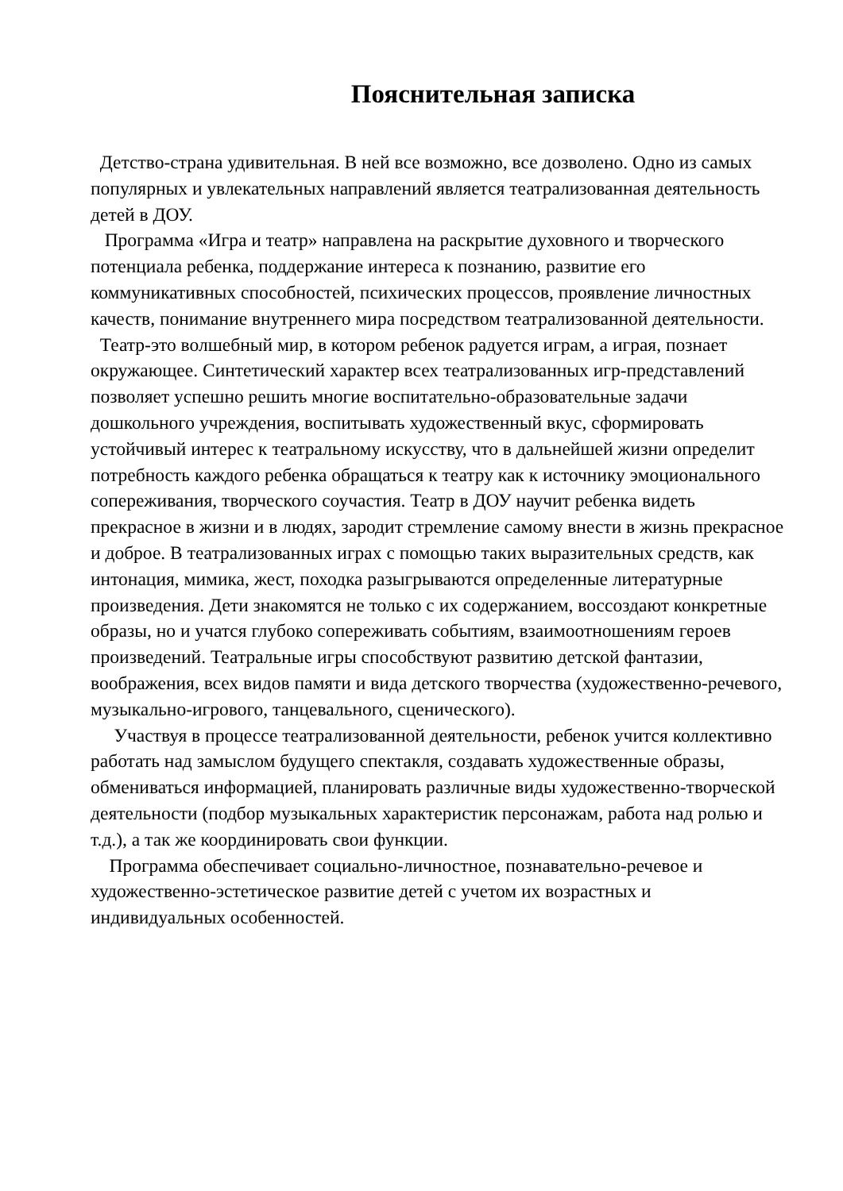Пояснительная записка
Детство-страна удивительная. В ней все возможно, все дозволено. Одно из самых популярных и увлекательных направлений является театрализованная деятельность детей в ДОУ.
Программа «Игра и театр» направлена на раскрытие духовного и творческого потенциала ребенка, поддержание интереса к познанию, развитие его коммуникативных способностей, психических процессов, проявление личностных качеств, понимание внутреннего мира посредством театрализованной деятельности.
Театр-это волшебный мир, в котором ребенок радуется играм, а играя, познает окружающее. Синтетический характер всех театрализованных игр-представлений позволяет успешно решить многие воспитательно-образовательные задачи дошкольного учреждения, воспитывать художественный вкус, сформировать устойчивый интерес к театральному искусству, что в дальнейшей жизни определит потребность каждого ребенка обращаться к театру как к источнику эмоционального сопереживания, творческого соучастия. Театр в ДОУ научит ребенка видеть прекрасное в жизни и в людях, зародит стремление самому внести в жизнь прекрасное и доброе. В театрализованных играх с помощью таких выразительных средств, как интонация, мимика, жест, походка разыгрываются определенные литературные произведения. Дети знакомятся не только с их содержанием, воссоздают конкретные образы, но и учатся глубоко сопереживать событиям, взаимоотношениям героев произведений. Театральные игры способствуют развитию детской фантазии, воображения, всех видов памяти и вида детского творчества (художественно-речевого, музыкально-игрового, танцевального, сценического).
Участвуя в процессе театрализованной деятельности, ребенок учится коллективно работать над замыслом будущего спектакля, создавать художественные образы, обмениваться информацией, планировать различные виды художественно-творческой деятельности (подбор музыкальных характеристик персонажам, работа над ролью и т.д.), а так же координировать свои функции.
Программа обеспечивает социально-личностное, познавательно-речевое и художественно-эстетическое развитие детей с учетом их возрастных и индивидуальных особенностей.